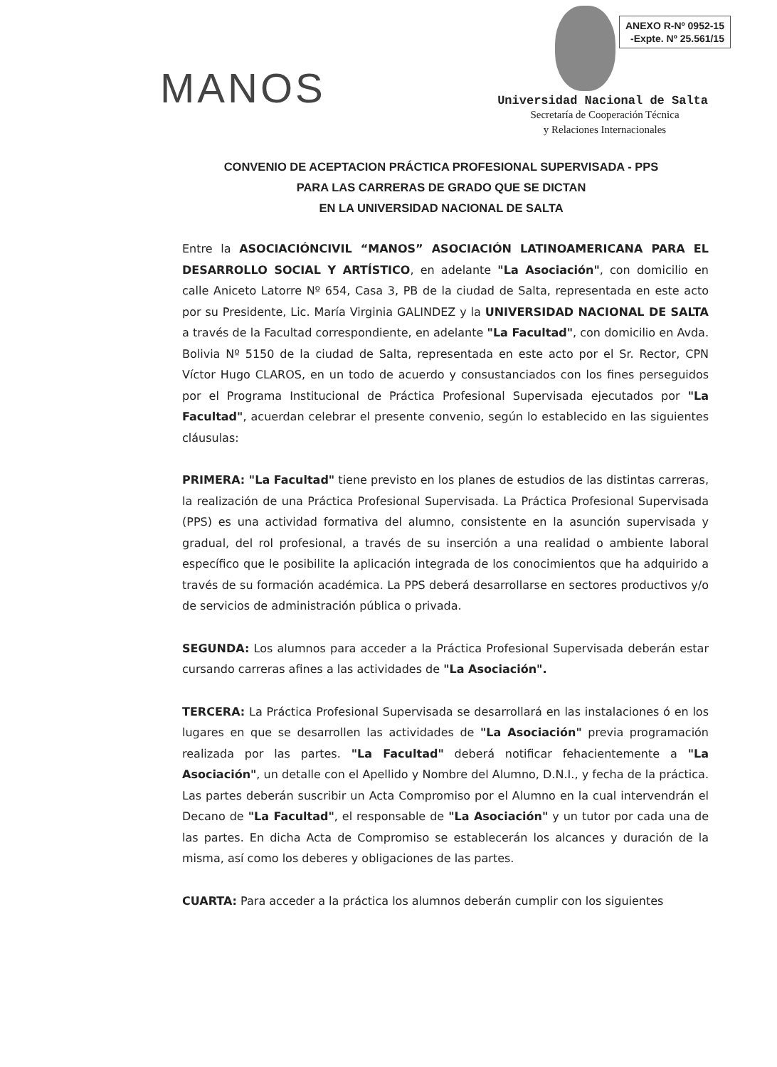MANOS
ANEXO R-Nº 0952-15
-Expte. Nº 25.561/15
Universidad Nacional de Salta
Secretaría de Cooperación Técnica
y Relaciones Internacionales
CONVENIO DE ACEPTACION PRÁCTICA PROFESIONAL SUPERVISADA - PPS
PARA LAS CARRERAS DE GRADO QUE SE DICTAN
EN LA UNIVERSIDAD NACIONAL DE SALTA
Entre la ASOCIACIÓNCIVIL “MANOS” ASOCIACIÓN LATINOAMERICANA PARA EL DESARROLLO SOCIAL Y ARTÍSTICO, en adelante "La Asociación", con domicilio en calle Aniceto Latorre Nº 654, Casa 3, PB de la ciudad de Salta, representada en este acto por su Presidente, Lic. María Virginia GALINDEZ y la UNIVERSIDAD NACIONAL DE SALTA a través de la Facultad correspondiente, en adelante "La Facultad", con domicilio en Avda. Bolivia Nº 5150 de la ciudad de Salta, representada en este acto por el Sr. Rector, CPN Víctor Hugo CLAROS, en un todo de acuerdo y consustanciados con los fines perseguidos por el Programa Institucional de Práctica Profesional Supervisada ejecutados por "La Facultad", acuerdan celebrar el presente convenio, según lo establecido en las siguientes cláusulas:
PRIMERA: "La Facultad" tiene previsto en los planes de estudios de las distintas carreras, la realización de una Práctica Profesional Supervisada. La Práctica Profesional Supervisada (PPS) es una actividad formativa del alumno, consistente en la asunción supervisada y gradual, del rol profesional, a través de su inserción a una realidad o ambiente laboral específico que le posibilite la aplicación integrada de los conocimientos que ha adquirido a través de su formación académica. La PPS deberá desarrollarse en sectores productivos y/o de servicios de administración pública o privada.
SEGUNDA: Los alumnos para acceder a la Práctica Profesional Supervisada deberán estar cursando carreras afines a las actividades de "La Asociación".
TERCERA: La Práctica Profesional Supervisada se desarrollará en las instalaciones ó en los lugares en que se desarrollen las actividades de "La Asociación" previa programación realizada por las partes. "La Facultad" deberá notificar fehacientemente a "La Asociación", un detalle con el Apellido y Nombre del Alumno, D.N.I., y fecha de la práctica. Las partes deberán suscribir un Acta Compromiso por el Alumno en la cual intervendrán el Decano de "La Facultad", el responsable de "La Asociación" y un tutor por cada una de las partes. En dicha Acta de Compromiso se establecerán los alcances y duración de la misma, así como los deberes y obligaciones de las partes.
CUARTA: Para acceder a la práctica los alumnos deberán cumplir con los siguientes